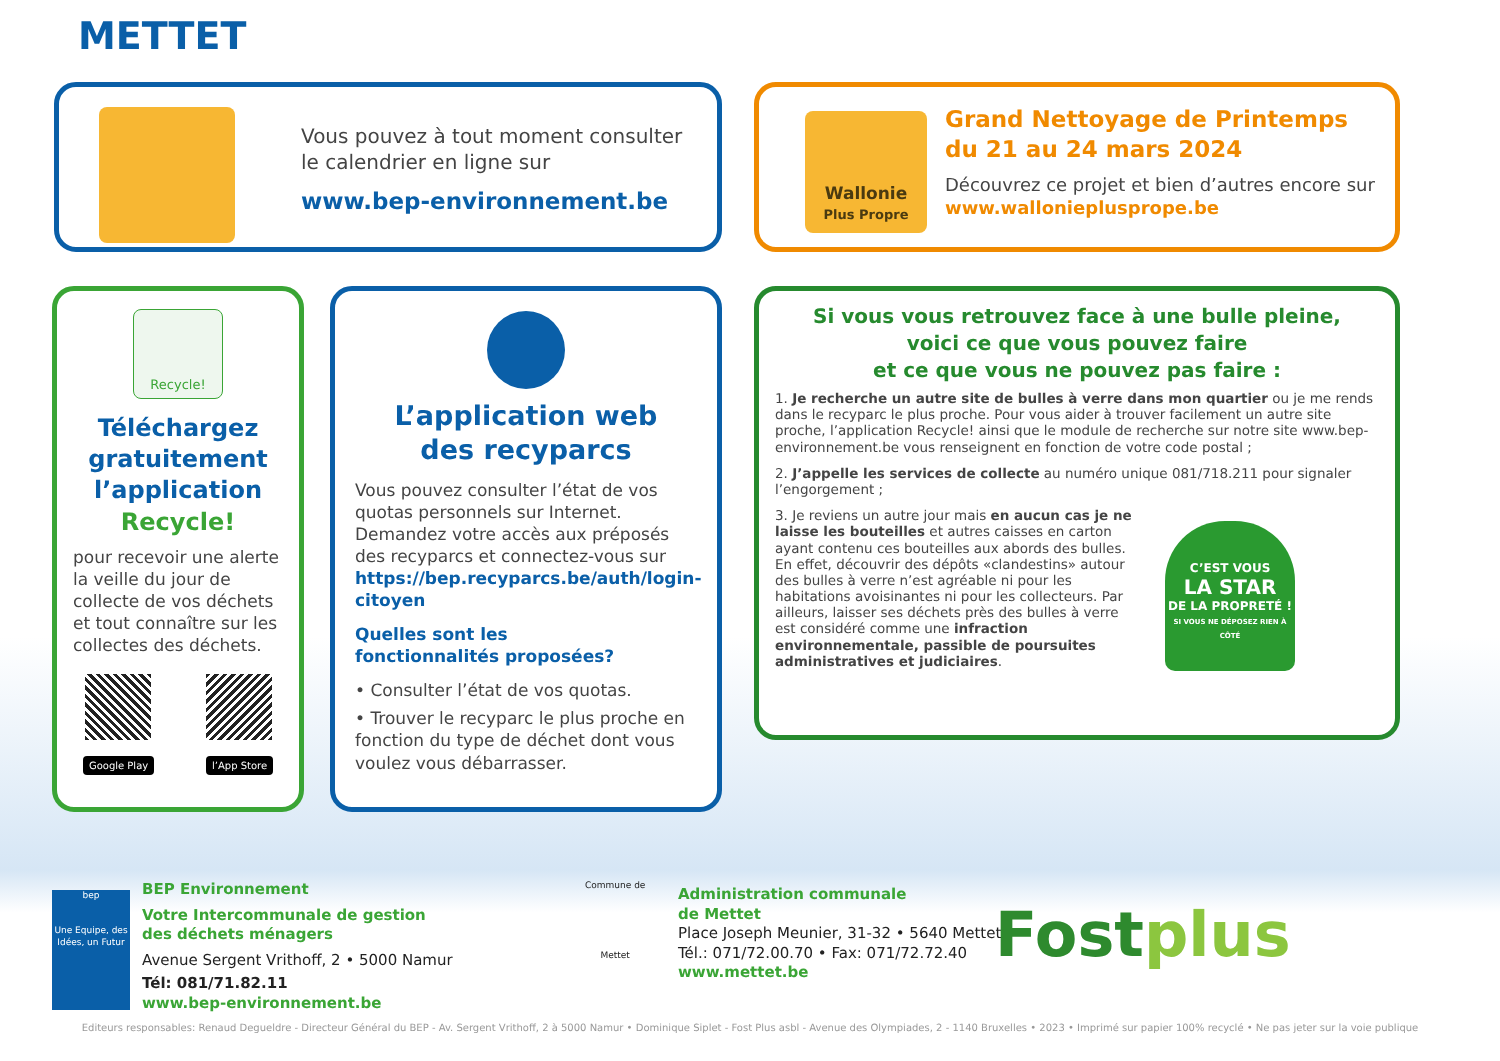METTET
Vous pouvez à tout moment consulter
le calendrier en ligne sur
www.bep-environnement.be
Wallonie
Plus Propre
Grand Nettoyage de Printemps
du 21 au 24 mars 2024
Découvrez ce projet et bien d’autres encore sur
www.wallonieplusprope.be
Recycle!
Téléchargez gratuitement l’application Recycle!
pour recevoir une alerte la veille du jour de collecte de vos déchets et tout connaître sur les collectes des déchets.
Google Play l’App Store
L’application web
des recyparcs
Vous pouvez consulter l’état de vos quotas personnels sur Internet. Demandez votre accès aux préposés des recyparcs et connectez-vous sur https://bep.recyparcs.be/auth/login-citoyen
Quelles sont les
fonctionnalités proposées?
• Consulter l’état de vos quotas.
• Trouver le recyparc le plus proche en fonction du type de déchet dont vous voulez vous débarrasser.
Si vous vous retrouvez face à une bulle pleine,
voici ce que vous pouvez faire
et ce que vous ne pouvez pas faire :
1. Je recherche un autre site de bulles à verre dans mon quartier ou je me rends dans le recyparc le plus proche. Pour vous aider à trouver facilement un autre site proche, l’application Recycle! ainsi que le module de recherche sur notre site www.bep-environnement.be vous renseignent en fonction de votre code postal ;
2. J’appelle les services de collecte au numéro unique 081/718.211 pour signaler l’engorgement ;
3. Je reviens un autre jour mais en aucun cas je ne laisse les bouteilles et autres caisses en carton ayant contenu ces bouteilles aux abords des bulles. En effet, découvrir des dépôts «clandestins» autour des bulles à verre n’est agréable ni pour les habitations avoisinantes ni pour les collecteurs. Par ailleurs, laisser ses déchets près des bulles à verre est considéré comme une infraction environnementale, passible de poursuites administratives et judiciaires.
C’EST VOUS
LA STAR
DE LA PROPRETÉ !
SI VOUS NE DÉPOSEZ RIEN À CÔTÉ
bep
Une Equipe, des Idées, un Futur
BEP Environnement
Votre Intercommunale de gestion
des déchets ménagers
Avenue Sergent Vrithoff, 2 • 5000 Namur
Tél: 081/71.82.11
www.bep-environnement.be
Commune de
Mettet
Administration communale
de Mettet
Place Joseph Meunier, 31-32 • 5640 Mettet
Tél.: 071/72.00.70 • Fax: 071/72.72.40
www.mettet.be
Fostplus
Editeurs responsables: Renaud Degueldre - Directeur Général du BEP - Av. Sergent Vrithoff, 2 à 5000 Namur • Dominique Siplet - Fost Plus asbl - Avenue des Olympiades, 2 - 1140 Bruxelles • 2023 • Imprimé sur papier 100% recyclé • Ne pas jeter sur la voie publique